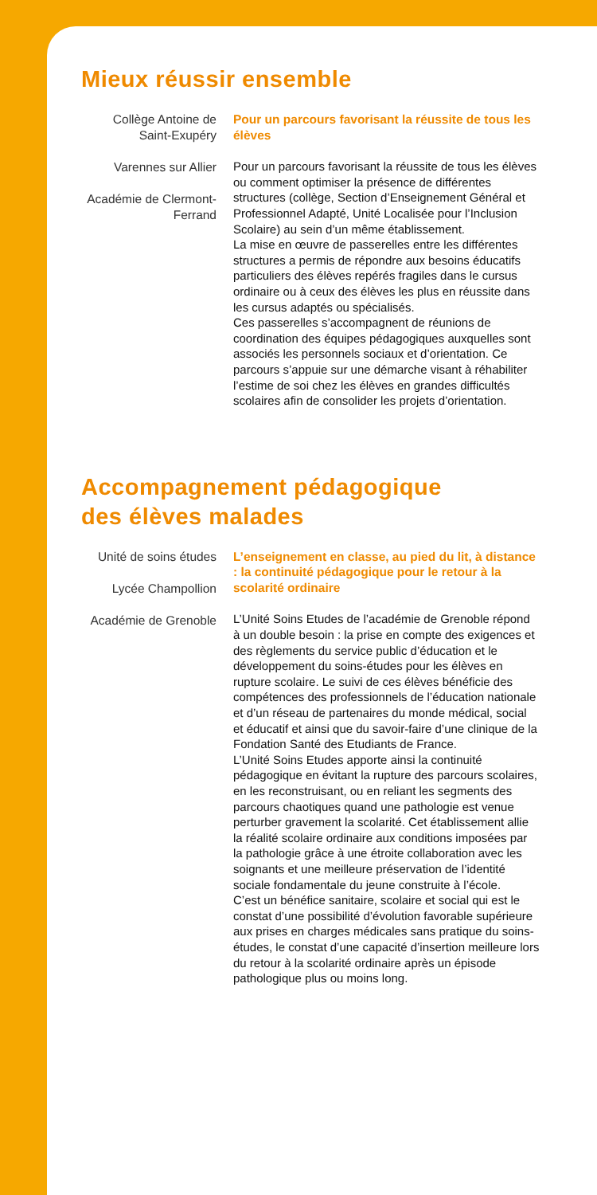Mieux réussir ensemble
Collège Antoine de Saint-Exupéry
Varennes sur Allier
Académie de Clermont- Ferrand
Pour un parcours favorisant la réussite de tous les élèves
Pour un parcours favorisant la réussite de tous les élèves ou comment optimiser la présence de différentes structures (collège, Section d’Enseignement Général et Professionnel Adapté, Unité Localisée pour l’Inclusion Scolaire) au sein d’un même établissement.
La mise en œuvre de passerelles entre les différentes structures a permis de répondre aux besoins éducatifs particuliers des élèves repérés fragiles dans le cursus ordinaire ou à ceux des élèves les plus en réussite dans les cursus adaptés ou spécialisés.
Ces passerelles s’accompagnent de réunions de coordination des équipes pédagogiques auxquelles sont associés les personnels sociaux et d’orientation. Ce parcours s’appuie sur une démarche visant à réhabiliter l’estime de soi chez les élèves en grandes difficultés scolaires afin de consolider les projets d’orientation.
Accompagnement pédagogique
des élèves malades
Unité de soins études
Lycée Champollion
Académie de Grenoble
L’enseignement en classe, au pied du lit, à distance : la continuité pédagogique pour le retour à la scolarité ordinaire
L’Unité Soins Etudes de l’académie de Grenoble répond à un double besoin : la prise en compte des exigences et des règlements du service public d’éducation et le développement du soins-études pour les élèves en rupture scolaire. Le suivi de ces élèves bénéficie des compétences des professionnels de l’éducation nationale et d’un réseau de partenaires du monde médical, social et éducatif et ainsi que du savoir-faire d’une clinique de la Fondation Santé des Etudiants de France.
L’Unité Soins Etudes apporte ainsi la continuité pédagogique en évitant la rupture des parcours scolaires, en les reconstruisant, ou en reliant les segments des parcours chaotiques quand une pathologie est venue perturber gravement la scolarité. Cet établissement allie la réalité scolaire ordinaire aux conditions imposées par la pathologie grâce à une étroite collaboration avec les soignants et une meilleure préservation de l’identité sociale fondamentale du jeune construite à l’école.
C’est un bénéfice sanitaire, scolaire et social qui est le constat d’une possibilité d’évolution favorable supérieure aux prises en charges médicales sans pratique du soins-études, le constat d’une capacité d’insertion meilleure lors du retour à la scolarité ordinaire après un épisode pathologique plus ou moins long.